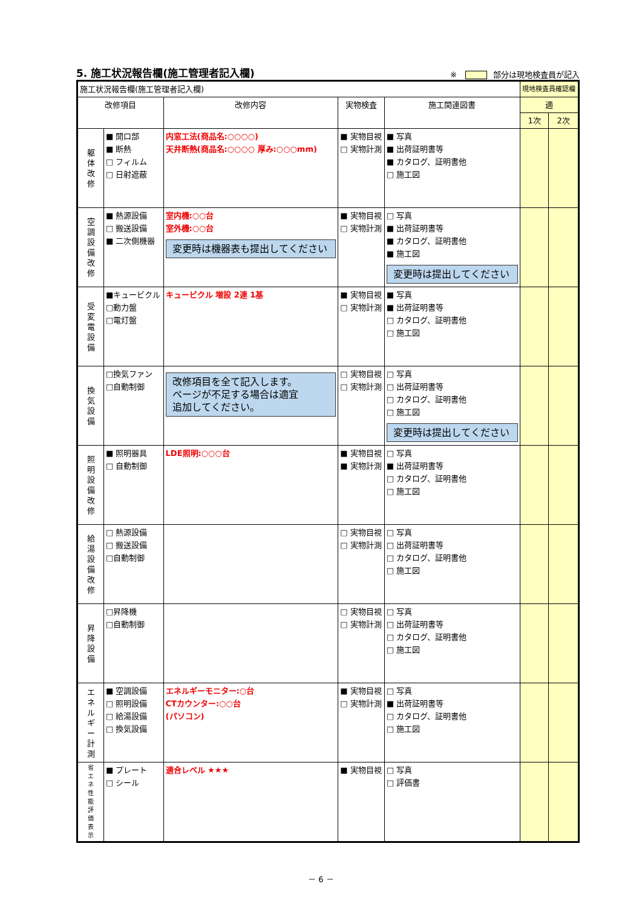5. 施工状況報告欄(施工管理者記入欄)
※ 部分は現地検査員が記入
| 施工状況報告欄(施工管理者記入欄) | | | | | 現地検査員確認欄 | |
| 改修項目 | | 改修内容 | 実物検査 | 施工関連図書 | 適 | |
| | | | | | 1次 | 2次 |
| 躯 体 改 修 | ■ 開口部 ■ 断熱 □ フィルム □ 日射遮蔽 | 内窓工法(商品名:○○○○) 天井断熱(商品名:○○○○ 厚み:○○○mm) | ■ 実物目視 □ 実物計測 | ■ 写真 ■ 出荷証明書等 ■ カタログ、証明書他 □ 施工図 | | |
| 空 調 設 備 改 修 | ■ 熱源設備 □ 搬送設備 ■ 二次側機器 | 室内機:○○台 室外機:○○台 変更時は機器表も提出してください | ■ 実物目視 □ 実物計測 | □ 写真 ■ 出荷証明書等 ■ カタログ、証明書他 ■ 施工図 変更時は提出してください | | |
| 受 変 電 設 備 | ■キュービクル □動力盤 □電灯盤 | キュービクル 増設 2連 1基 | ■ 実物目視 □ 実物計測 | ■ 写真 ■ 出荷証明書等 □ カタログ、証明書他 □ 施工図 | | |
| 換 気 設 備 | □換気ファン □自動制御 | 改修項目を全て記入します。 ページが不足する場合は適宜 追加してください。 | □ 実物目視 □ 実物計測 | □ 写真 □ 出荷証明書等 □ カタログ、証明書他 □ 施工図 変更時は提出してください | | |
| 照 明 設 備 改 修 | ■ 照明器具 □ 自動制御 | LDE照明:○○○台 | ■ 実物目視 ■ 実物計測 | □ 写真 ■ 出荷証明書等 □ カタログ、証明書他 □ 施工図 | | |
| 給 湯 設 備 改 修 | □ 熱源設備 □ 搬送設備 □自動制御 | | □ 実物目視 □ 実物計測 | □ 写真 □ 出荷証明書等 □ カタログ、証明書他 □ 施工図 | | |
| 昇 降 設 備 | □昇降機 □自動制御 | | □ 実物目視 □ 実物計測 | □ 写真 □ 出荷証明書等 □ カタログ、証明書他 □ 施工図 | | |
| エ ネ ル ギ ー 計 測 | ■ 空調設備 □ 照明設備 □ 給湯設備 □ 換気設備 | エネルギーモニター:○台 CTカウンター:○○台 (パソコン) | ■ 実物目視 □ 実物計測 | □ 写真 ■ 出荷証明書等 □ カタログ、証明書他 □ 施工図 | | |
| 省 エ ネ 性 能 評 価 表 示 | ■ プレート □ シール | 適合レベル ★★★ | ■ 実物目視 | □ 写真 □ 評価書 | | |
－ 6 －